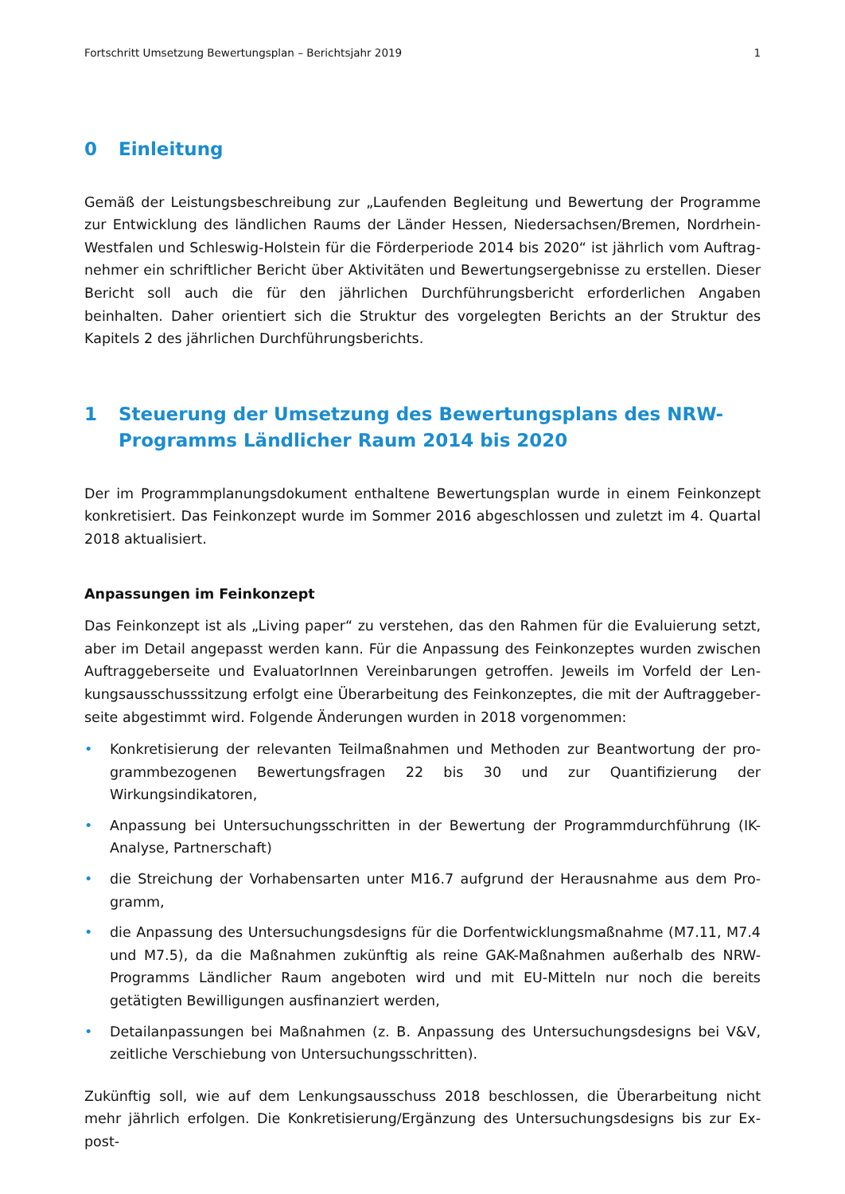Fortschritt Umsetzung Bewertungsplan – Berichtsjahr 2019 1
0 Einleitung
Gemäß der Leistungsbeschreibung zur „Laufenden Begleitung und Bewertung der Programme zur Entwicklung des ländlichen Raums der Länder Hessen, Niedersachsen/Bremen, Nordrhein-Westfalen und Schleswig-Holstein für die Förderperiode 2014 bis 2020“ ist jährlich vom Auftrag­nehmer ein schriftlicher Bericht über Aktivitäten und Bewertungsergebnisse zu erstellen. Dieser Bericht soll auch die für den jährlichen Durchführungsbericht erforderlichen Angaben beinhalten. Daher orientiert sich die Struktur des vorgelegten Berichts an der Struktur des Kapitels 2 des jähr­lichen Durchführungsberichts.
1 Steuerung der Umsetzung des Bewertungsplans des NRW-Programms Ländlicher Raum 2014 bis 2020
Der im Programmplanungsdokument enthaltene Bewertungsplan wurde in einem Feinkonzept konkretisiert. Das Feinkonzept wurde im Sommer 2016 abgeschlossen und zuletzt im 4. Quartal 2018 aktualisiert.
Anpassungen im Feinkonzept
Das Feinkonzept ist als „Living paper“ zu verstehen, das den Rahmen für die Evaluierung setzt, aber im Detail angepasst werden kann. Für die Anpassung des Feinkonzeptes wurden zwischen Auftraggeberseite und EvaluatorInnen Vereinbarungen getroffen. Jeweils im Vorfeld der Len­kungsausschusssitzung erfolgt eine Überarbeitung des Feinkonzeptes, die mit der Auftraggeber­seite abgestimmt wird. Folgende Änderungen wurden in 2018 vorgenommen:
• Konkretisierung der relevanten Teilmaßnahmen und Methoden zur Beantwortung der pro­grammbezogenen Bewertungsfragen 22 bis 30 und zur Quantifizierung der Wirkungsindikato­ren,
• Anpassung bei Untersuchungsschritten in der Bewertung der Programmdurchführung (IK-Analyse, Partnerschaft)
• die Streichung der Vorhabensarten unter M16.7 aufgrund der Herausnahme aus dem Pro­gramm,
• die Anpassung des Untersuchungsdesigns für die Dorfentwicklungsmaßnahme (M7.11, M7.4 und M7.5), da die Maßnahmen zukünftig als reine GAK-Maßnahmen außerhalb des NRW-Programms Ländlicher Raum angeboten wird und mit EU-Mitteln nur noch die bereits getätig­ten Bewilligungen ausfinanziert werden,
• Detailanpassungen bei Maßnahmen (z. B. Anpassung des Untersuchungsdesigns bei V&V, zeitliche Verschiebung von Untersuchungsschritten).
Zukünftig soll, wie auf dem Lenkungsausschuss 2018 beschlossen, die Überarbeitung nicht mehr jährlich erfolgen. Die Konkretisierung/Ergänzung des Untersuchungsdesigns bis zur Ex-post-